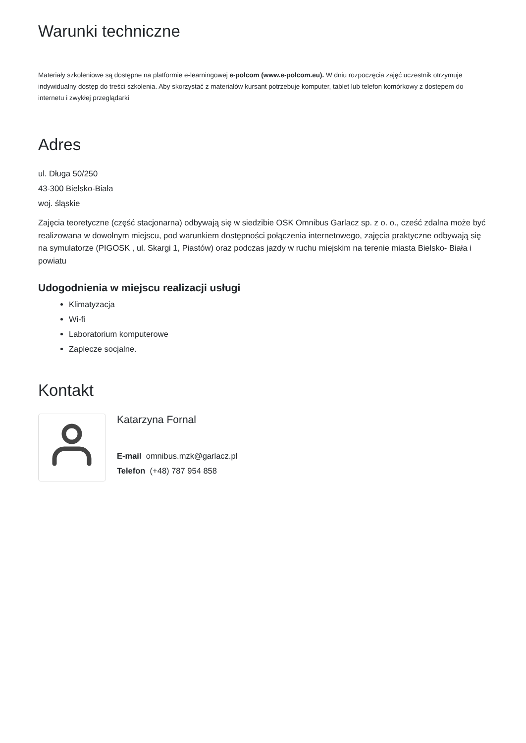Warunki techniczne
Materiały szkoleniowe są dostępne na platformie e-learningowej e-polcom (www.e-polcom.eu). W dniu rozpoczęcia zajęć uczestnik otrzymuje indywidualny dostęp do treści szkolenia. Aby skorzystać z materiałów kursant potrzebuje komputer, tablet lub telefon komórkowy z dostępem do internetu i zwykłej przeglądarki
Adres
ul. Długa 50/250
43-300 Bielsko-Biała
woj. śląskie
Zajęcia teoretyczne (część stacjonarna) odbywają się w siedzibie OSK Omnibus Garlacz sp. z o. o., cześć zdalna może być realizowana w dowolnym miejscu, pod warunkiem dostępności połączenia internetowego, zajęcia praktyczne odbywają się na symulatorze (PIGOSK , ul. Skargi 1, Piastów) oraz podczas jazdy w ruchu miejskim na terenie miasta Bielsko- Biała i powiatu
Udogodnienia w miejscu realizacji usługi
Klimatyzacja
Wi-fi
Laboratorium komputerowe
Zaplecze socjalne.
Kontakt
Katarzyna Fornal
E-mail omnibus.mzk@garlacz.pl
Telefon (+48) 787 954 858